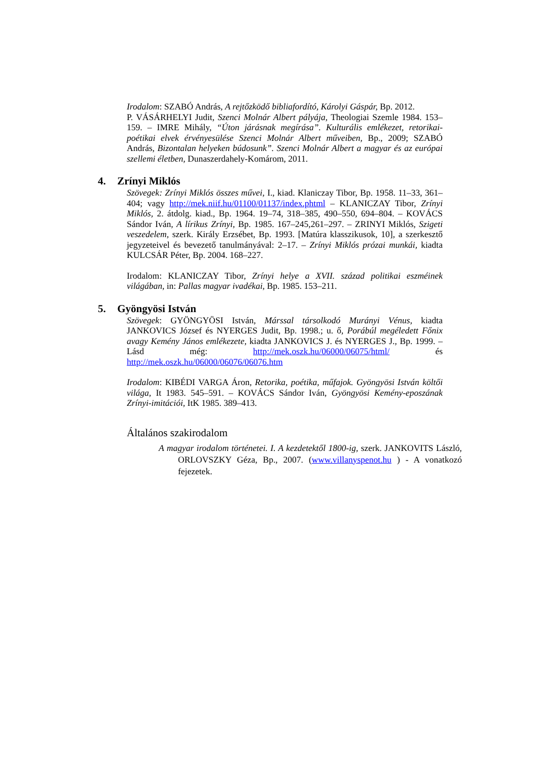Irodalom: SZABÓ András, A rejtőzködő bibliafordító, Károlyi Gáspár, Bp. 2012.
P. VÁSÁRHELYI Judit, Szenci Molnár Albert pályája, Theologiai Szemle 1984. 153–159. – IMRE Mihály, “Úton járásnak megírása”. Kulturális emlékezet, retorikai-poétikai elvek érvényesülése Szenci Molnár Albert műveiben, Bp., 2009; SZABÓ András, Bizontalan helyeken búdosunk”. Szenci Molnár Albert a magyar és az európai szellemi életben, Dunaszerdahely-Komárom, 2011.
4. Zrínyi Miklós
Szövegek: Zrínyi Miklós összes művei, I., kiad. Klaniczay Tibor, Bp. 1958. 11–33, 361–404; vagy http://mek.niif.hu/01100/01137/index.phtml – KLANICZAY Tibor, Zrínyi Miklós, 2. átdolg. kiad., Bp. 1964. 19–74, 318–385, 490–550, 694–804. – KOVÁCS Sándor Iván, A lírikus Zrínyi, Bp. 1985. 167–245,261–297. – ZRINYI Miklós, Szigeti veszedelem, szerk. Király Erzsébet, Bp. 1993. [Matúra klasszikusok, 10], a szerkesztő jegyzeteivel és bevezető tanulmányával: 2–17. – Zrínyi Miklós prózai munkái, kiadta KULCSÁR Péter, Bp. 2004. 168–227.
Irodalom: KLANICZAY Tibor, Zrínyi helye a XVII. század politikai eszméinek világában, in: Pallas magyar ivadékai, Bp. 1985. 153–211.
5. Gyöngyösi István
Szövegek: GYÖNGYÖSI István, Márssal társolkodó Murányi Vénus, kiadta JANKOVICS József és NYERGES Judit, Bp. 1998.; u. ő, Porábúl megéledett Főnix avagy Kemény János emlékezete, kiadta JANKOVICS J. és NYERGES J., Bp. 1999. – Lásd még: http://mek.oszk.hu/06000/06075/html/ és http://mek.oszk.hu/06000/06076/06076.htm
Irodalom: KIBÉDI VARGA Áron, Retorika, poétika, műfajok. Gyöngyösi István költői világa, It 1983. 545–591. – KOVÁCS Sándor Iván, Gyöngyösi Kemény-eposzának Zrínyi-imitációi, ItK 1985. 389–413.
Általános szakirodalom
A magyar irodalom történetei. I. A kezdetektől 1800-ig, szerk. JANKOVITS László, ORLOVSZKY Géza, Bp., 2007. (www.villanyspenot.hu ) - A vonatkozó fejezetek.